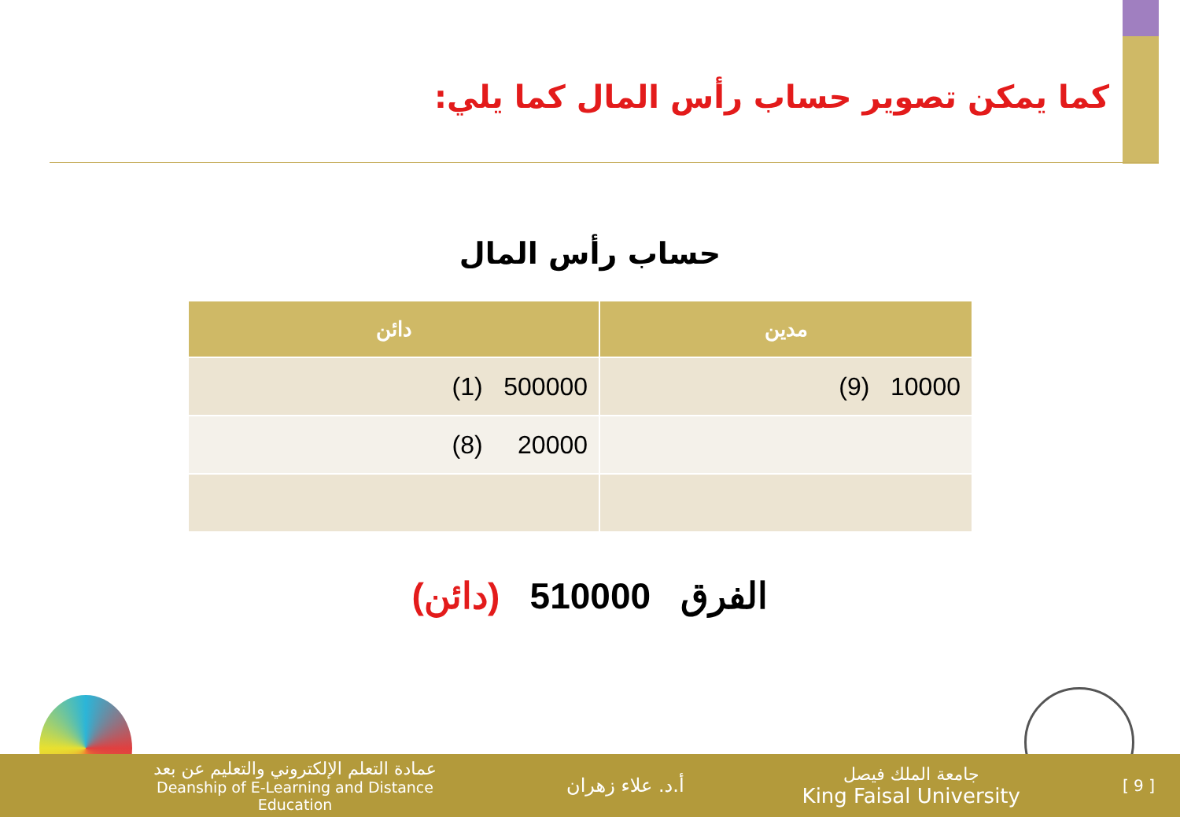كما يمكن تصوير حساب رأس المال كما يلي:
حساب رأس المال
| دائن | مدين |
| --- | --- |
| (1) 500000 | (9) 10000 |
| (8) 20000 | |
الفرق 510000 (دائن)
عمادة التعلم الإلكتروني والتعليم عن بعد
Deanship of E-Learning and Distance Education
أ.د. علاء زهران
جامعة الملك فيصل
King Faisal University
[ 9 ]